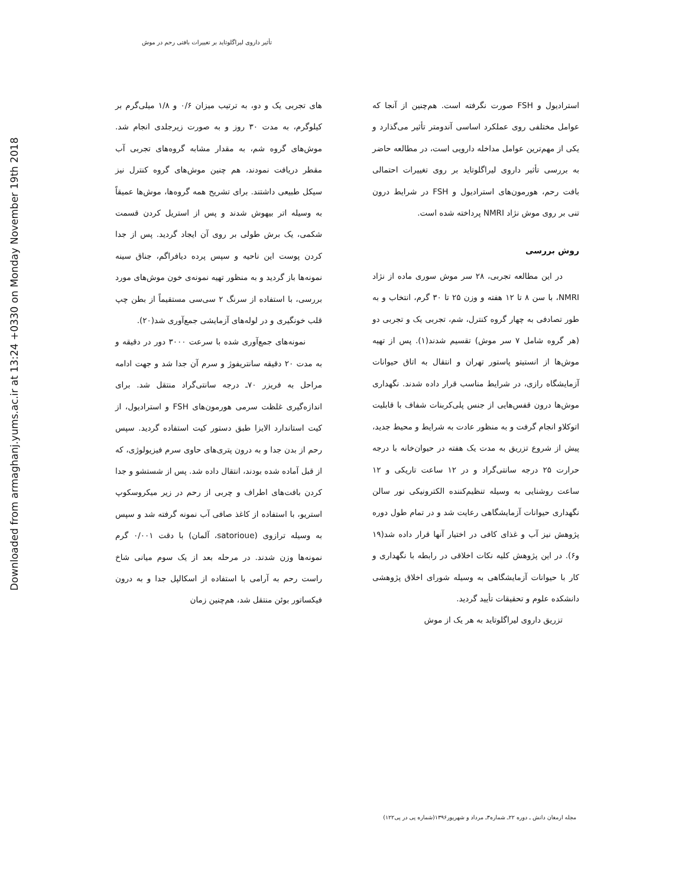تأثیر داروی لیراگلوتاید بر تغییرات بافتی رحم در موش
Downloaded from armaghanj.yums.ac.ir at 13:24 +0330 on Monday November 19th 2018
استرادیول و FSH صورت نگرفته است. هم‌چنین از آنجا که عوامل مختلفی روی عملکرد اساسی آندومتر تأثیر می‌گذارد و یکی از مهم‌ترین عوامل مداخله دارویی است، در مطالعه حاضر به بررسی تأثیر داروی لیراگلوتاید بر روی تغییرات احتمالی بافت رحم، هورمون‌های استرادیول و FSH در شرایط درون تنی بر روی موش نژاد NMRI پرداخته شده است.
روش بررسی
در این مطالعه تجربی، ۲۸ سر موش سوری ماده از نژاد NMRI، با سن ۸ تا ۱۲ هفته و وزن ۲۵ تا ۳۰ گرم، انتخاب و به طور تصادفی به چهار گروه کنترل، شم، تجربی یک و تجربی دو (هر گروه شامل ۷ سر موش) تقسیم شدند(۱). پس از تهیه موش‌ها از انستیتو پاستور تهران و انتقال به اتاق حیوانات آزمایشگاه رازی، در شرایط مناسب قرار داده شدند. نگهداری موش‌ها درون قفس‌هایی از جنس پلی‌کربنات شفاف با قابلیت اتوکلاو انجام گرفت و به منظور عادت به شرایط و محیط جدید، پیش از شروع تزریق به مدت یک هفته در حیوان‌خانه با درجه حرارت ۲۵ درجه سانتی‌گراد و در ۱۲ ساعت تاریکی و ۱۲ ساعت روشنایی به وسیله تنظیم‌کننده الکترونیکی نور سالن نگهداری حیوانات آزمایشگاهی رعایت شد و در تمام طول دوره پژوهش نیز آب و غذای کافی در اختیار آنها قرار داده شد(۱۹ و۶). در این پژوهش کلیه نکات اخلاقی در رابطه با نگهداری و کار با حیوانات آزمایشگاهی به وسیله شورای اخلاق پژوهشی دانشکده علوم و تحقیقات تأیید گردید.
تزریق داروی لیراگلوتاید به هر یک از موش
های تجربی یک و دو، به ترتیب میزان ۰/۶ و ۱/۸ میلی‌گرم بر کیلوگرم، به مدت ۳۰ روز و به صورت زیرجلدی انجام شد. موش‌های گروه شم، به مقدار مشابه گروه‌های تجربی آب مقطر دریافت نمودند، هم چنین موش‌های گروه کنترل نیز سیکل طبیعی داشتند. برای تشریح همه گروه‌ها، موش‌ها عمیقاً به وسیله اتر بیهوش شدند و پس از استریل کردن قسمت شکمی، یک برش طولی بر روی آن ایجاد گردید. پس از جدا کردن پوست این ناحیه و سپس پرده دیافراگم، جناق سینه نمونه‌ها باز گردید و به منظور تهیه نمونه‌ی خون موش‌های مورد بررسی، با استفاده از سرنگ ۲ سی‌سی مستقیماً از بطن چپ قلب خونگیری و در لوله‌های آزمایشی جمع‌آوری شد(۲۰).
نمونه‌های جمع‌آوری شده با سرعت ۳۰۰۰ دور در دقیقه و به مدت ۲۰ دقیقه سانتریفوژ و سرم آن جدا شد و جهت ادامه مراحل به فریزر ۷۰ـ درجه سانتی‌گراد منتقل شد. برای اندازه‌گیری غلظت سرمی هورمون‌های FSH و استرادیول، از کیت استاندارد الایزا طبق دستور کیت استفاده گردید. سپس رحم از بدن جدا و به درون پتری‌های حاوی سرم فیزیولوژی، که از قبل آماده شده بودند، انتقال داده شد. پس از شستشو و جدا کردن بافت‌های اطراف و چربی از رحم در زیر میکروسکوپ استریو، با استفاده از کاغذ صافی آب نمونه گرفته شد و سپس به وسیله ترازوی (satorioue، آلمان) با دقت ۰/۰۰۱ گرم نمونه‌ها وزن شدند. در مرحله بعد از یک سوم میانی شاخ راست رحم به آرامی با استفاده از اسکالپل جدا و به درون فیکساتور بوئن منتقل شد، هم‌چنین زمان
مجله ارمغان دانش ـ دوره ۲۲ـ شماره۳ـ مرداد و شهریور۱۳۹۶(شماره پی در پی۱۲۲)